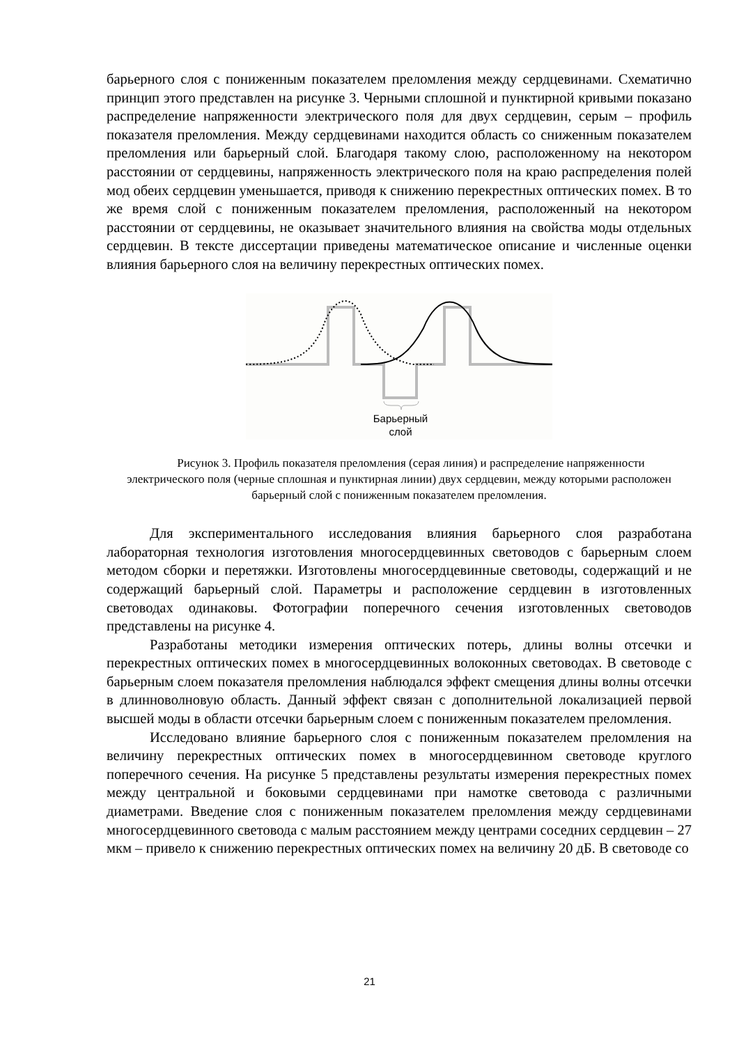барьерного слоя с пониженным показателем преломления между сердцевинами. Схематично принцип этого представлен на рисунке 3. Черными сплошной и пунктирной кривыми показано распределение напряженности электрического поля для двух сердцевин, серым – профиль показателя преломления. Между сердцевинами находится область со сниженным показателем преломления или барьерный слой. Благодаря такому слою, расположенному на некотором расстоянии от сердцевины, напряженность электрического поля на краю распределения полей мод обеих сердцевин уменьшается, приводя к снижению перекрестных оптических помех. В то же время слой с пониженным показателем преломления, расположенный на некотором расстоянии от сердцевины, не оказывает значительного влияния на свойства моды отдельных сердцевин. В тексте диссертации приведены математическое описание и численные оценки влияния барьерного слоя на величину перекрестных оптических помех.
Барьерный
слой
Рисунок 3. Профиль показателя преломления (серая линия) и распределение напряженности электрического поля (черные сплошная и пунктирная линии) двух сердцевин, между которыми расположен барьерный слой с пониженным показателем преломления.
Для экспериментального исследования влияния барьерного слоя разработана лабораторная технология изготовления многосердцевинных световодов с барьерным слоем методом сборки и перетяжки. Изготовлены многосердцевинные световоды, содержащий и не содержащий барьерный слой. Параметры и расположение сердцевин в изготовленных световодах одинаковы. Фотографии поперечного сечения изготовленных световодов представлены на рисунке 4.
Разработаны методики измерения оптических потерь, длины волны отсечки и перекрестных оптических помех в многосердцевинных волоконных световодах. В световоде с барьерным слоем показателя преломления наблюдался эффект смещения длины волны отсечки в длинноволновую область. Данный эффект связан с дополнительной локализацией первой высшей моды в области отсечки барьерным слоем с пониженным показателем преломления.
Исследовано влияние барьерного слоя с пониженным показателем преломления на величину перекрестных оптических помех в многосердцевинном световоде круглого поперечного сечения. На рисунке 5 представлены результаты измерения перекрестных помех между центральной и боковыми сердцевинами при намотке световода с различными диаметрами. Введение слоя с пониженным показателем преломления между сердцевинами многосердцевинного световода с малым расстоянием между центрами соседних сердцевин – 27 мкм – привело к снижению перекрестных оптических помех на величину 20 дБ. В световоде со
21